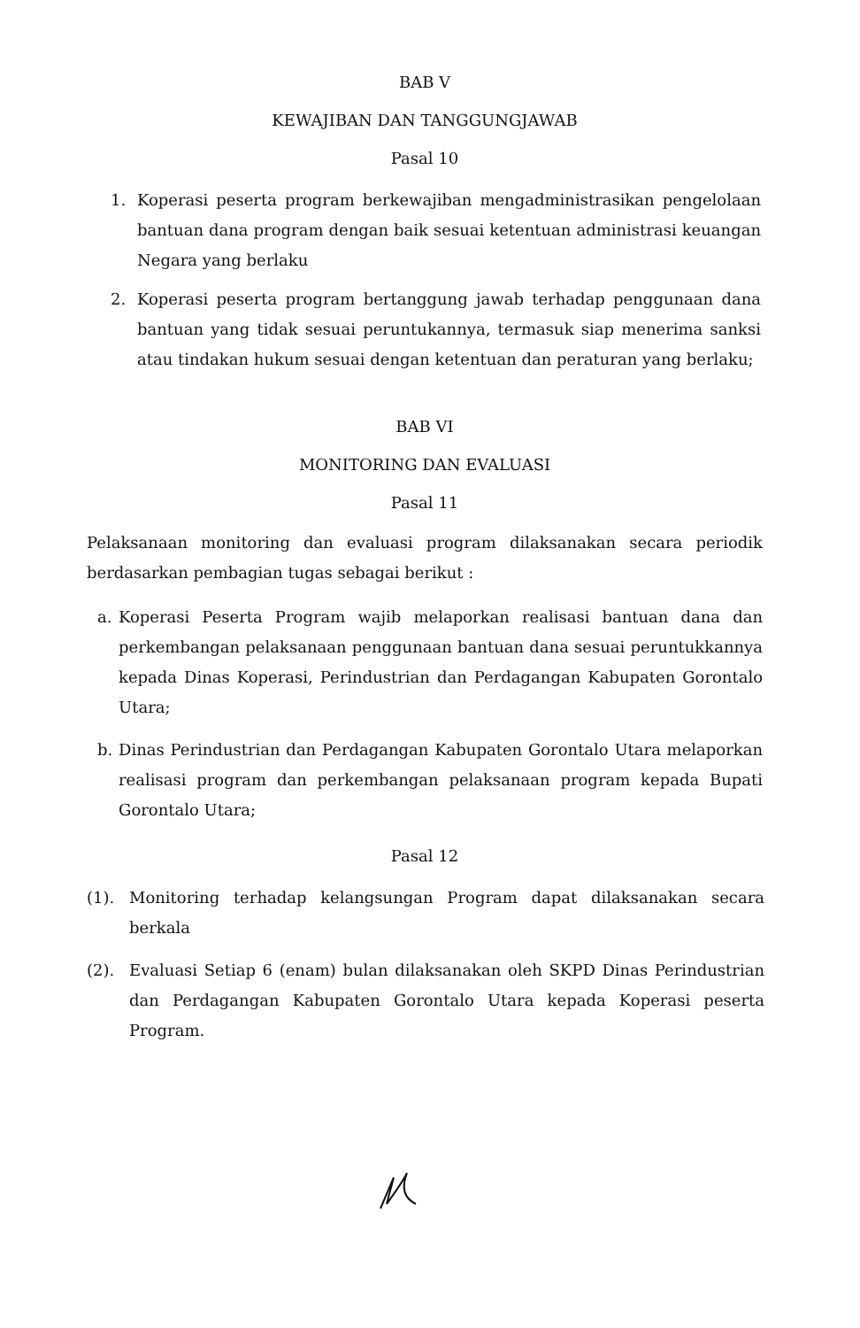BAB V
KEWAJIBAN DAN TANGGUNGJAWAB
Pasal 10
1. Koperasi peserta program berkewajiban mengadministrasikan pengelolaan bantuan dana program dengan baik sesuai ketentuan administrasi keuangan Negara yang berlaku
2. Koperasi peserta program bertanggung jawab terhadap penggunaan dana bantuan yang tidak sesuai peruntukannya, termasuk siap menerima sanksi atau tindakan hukum sesuai dengan ketentuan dan peraturan yang berlaku;
BAB VI
MONITORING DAN EVALUASI
Pasal 11
Pelaksanaan monitoring dan evaluasi program dilaksanakan secara periodik berdasarkan pembagian tugas sebagai berikut :
a. Koperasi Peserta Program wajib melaporkan realisasi bantuan dana dan perkembangan pelaksanaan penggunaan bantuan dana sesuai peruntukkannya kepada Dinas Koperasi, Perindustrian dan Perdagangan Kabupaten Gorontalo Utara;
b. Dinas Perindustrian dan Perdagangan Kabupaten Gorontalo Utara melaporkan realisasi program dan perkembangan pelaksanaan program kepada Bupati Gorontalo Utara;
Pasal 12
(1). Monitoring terhadap kelangsungan Program dapat dilaksanakan secara berkala
(2). Evaluasi Setiap 6 (enam) bulan dilaksanakan oleh SKPD Dinas Perindustrian dan Perdagangan Kabupaten Gorontalo Utara kepada Koperasi peserta Program.